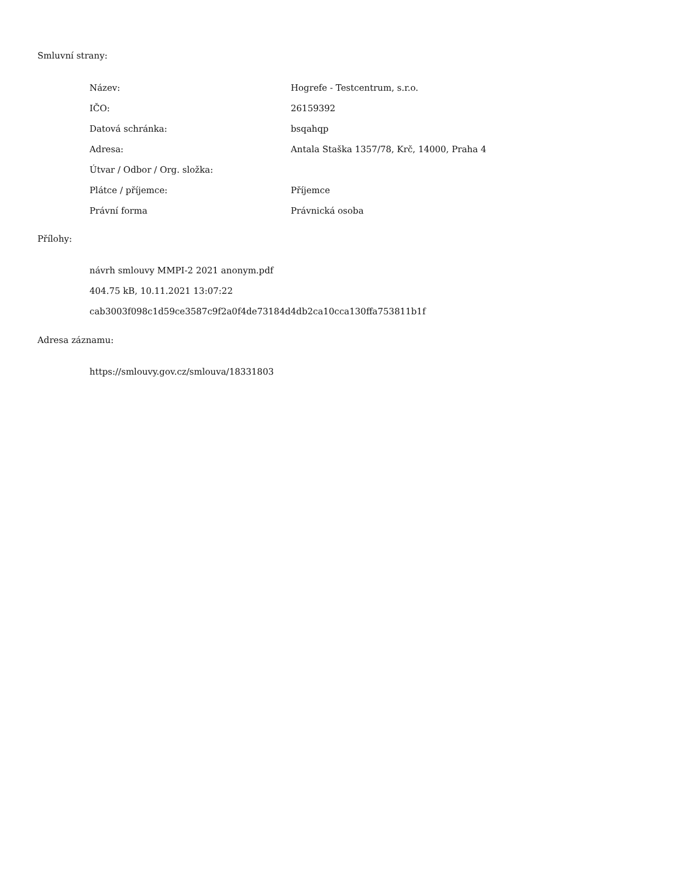Smluvní strany:
| Název: | Hogrefe - Testcentrum, s.r.o. |
| IČO: | 26159392 |
| Datová schránka: | bsqahqp |
| Adresa: | Antala Staška 1357/78, Krč, 14000, Praha 4 |
| Útvar / Odbor / Org. složka: | |
| Plátce / příjemce: | Příjemce |
| Právní forma | Právnická osoba |
Přílohy:
návrh smlouvy MMPI-2 2021 anonym.pdf
404.75 kB, 10.11.2021 13:07:22
cab3003f098c1d59ce3587c9f2a0f4de73184d4db2ca10cca130ffa753811b1f
Adresa záznamu:
https://smlouvy.gov.cz/smlouva/18331803